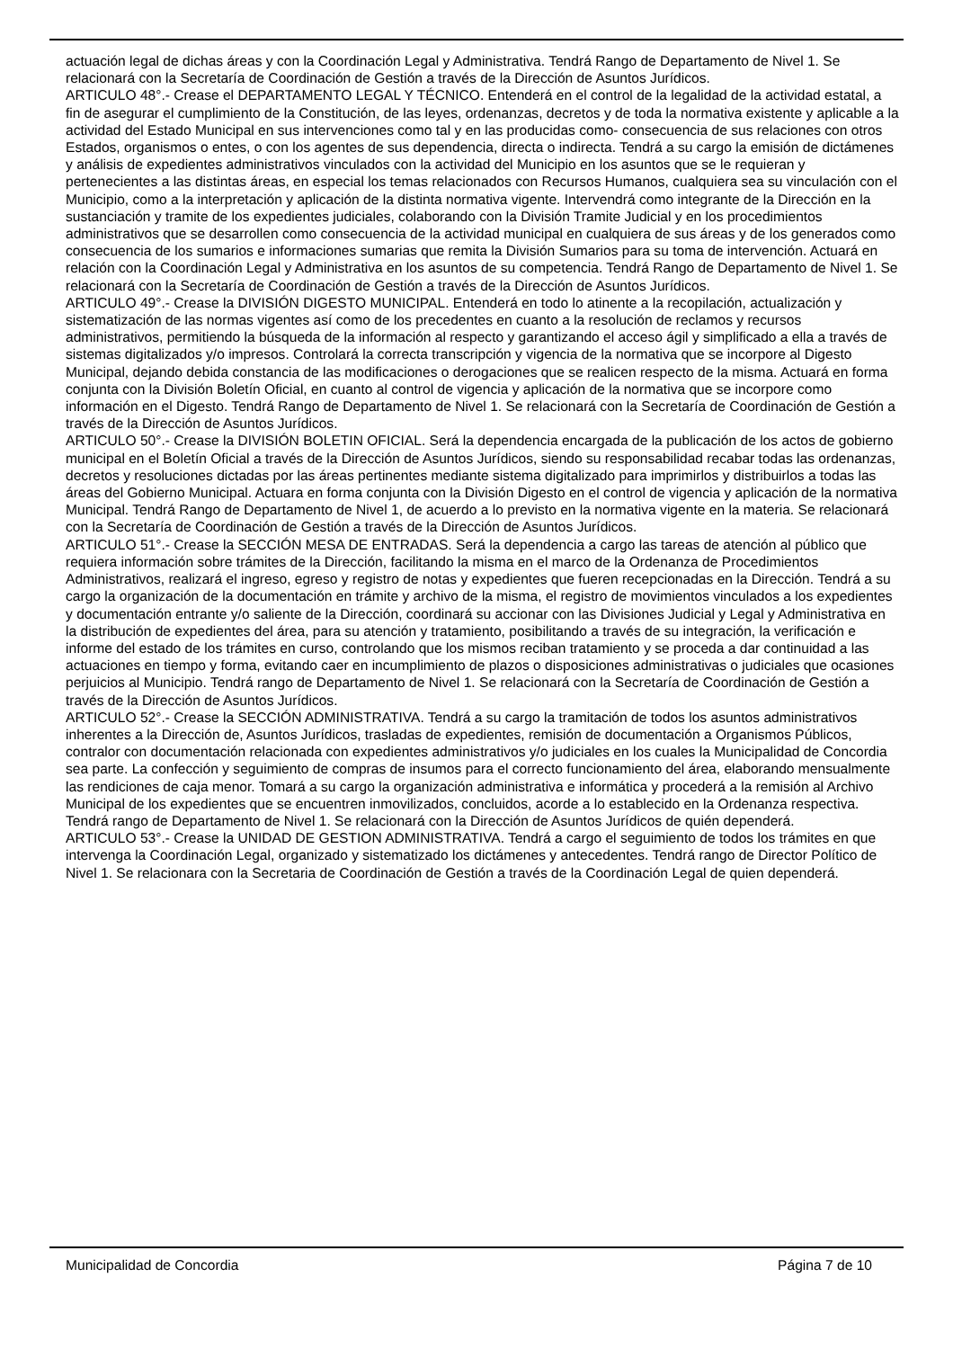actuación legal de dichas áreas y con la Coordinación Legal y Administrativa. Tendrá Rango de Departamento de Nivel 1. Se relacionará con la Secretaría de Coordinación de Gestión a través de la Dirección de Asuntos Jurídicos.
ARTICULO 48°.- Crease el DEPARTAMENTO LEGAL Y TÉCNICO. Entenderá en el control de la legalidad de la actividad estatal, a fin de asegurar el cumplimiento de la Constitución, de las leyes, ordenanzas, decretos y de toda la normativa existente y aplicable a la actividad del Estado Municipal en sus intervenciones como tal y en las producidas como- consecuencia de sus relaciones con otros Estados, organismos o entes, o con los agentes de sus dependencia, directa o indirecta. Tendrá a su cargo la emisión de dictámenes y análisis de expedientes administrativos vinculados con la actividad del Municipio en los asuntos que se le requieran y pertenecientes a las distintas áreas, en especial los temas relacionados con Recursos Humanos, cualquiera sea su vinculación con el Municipio, como a la interpretación y aplicación de la distinta normativa vigente. Intervendrá como integrante de la Dirección en la sustanciación y tramite de los expedientes judiciales, colaborando con la División Tramite Judicial y en los procedimientos administrativos que se desarrollen como consecuencia de la actividad municipal en cualquiera de sus áreas y de los generados como consecuencia de los sumarios e informaciones sumarias que remita la División Sumarios para su toma de intervención. Actuará en relación con la Coordinación Legal y Administrativa en los asuntos de su competencia. Tendrá Rango de Departamento de Nivel 1. Se relacionará con la Secretaría de Coordinación de Gestión a través de la Dirección de Asuntos Jurídicos.
ARTICULO 49°.- Crease la DIVISIÓN DIGESTO MUNICIPAL. Entenderá en todo lo atinente a la recopilación, actualización y sistematización de las normas vigentes así como de los precedentes en cuanto a la resolución de reclamos y recursos administrativos, permitiendo la búsqueda de la información al respecto y garantizando el acceso ágil y simplificado a ella a través de sistemas digitalizados y/o impresos. Controlará la correcta transcripción y vigencia de la normativa que se incorpore al Digesto Municipal, dejando debida constancia de las modificaciones o derogaciones que se realicen respecto de la misma. Actuará en forma conjunta con la División Boletín Oficial, en cuanto al control de vigencia y aplicación de la normativa que se incorpore como información en el Digesto. Tendrá Rango de Departamento de Nivel 1. Se relacionará con la Secretaría de Coordinación de Gestión a través de la Dirección de Asuntos Jurídicos.
ARTICULO 50°.- Crease la DIVISIÓN BOLETIN OFICIAL. Será la dependencia encargada de la publicación de los actos de gobierno municipal en el Boletín Oficial a través de la Dirección de Asuntos Jurídicos, siendo su responsabilidad recabar todas las ordenanzas, decretos y resoluciones dictadas por las áreas pertinentes mediante sistema digitalizado para imprimirlos y distribuirlos a todas las áreas del Gobierno Municipal. Actuara en forma conjunta con la División Digesto en el control de vigencia y aplicación de la normativa Municipal. Tendrá Rango de Departamento de Nivel 1, de acuerdo a lo previsto en la normativa vigente en la materia. Se relacionará con la Secretaría de Coordinación de Gestión a través de la Dirección de Asuntos Jurídicos.
ARTICULO 51°.- Crease la SECCIÓN MESA DE ENTRADAS. Será la dependencia a cargo las tareas de atención al público que requiera información sobre trámites de la Dirección, facilitando la misma en el marco de la Ordenanza de Procedimientos Administrativos, realizará el ingreso, egreso y registro de notas y expedientes que fueren recepcionadas en la Dirección. Tendrá a su cargo la organización de la documentación en trámite y archivo de la misma, el registro de movimientos vinculados a los expedientes y documentación entrante y/o saliente de la Dirección, coordinará su accionar con las Divisiones Judicial y Legal y Administrativa en la distribución de expedientes del área, para su atención y tratamiento, posibilitando a través de su integración, la verificación e informe del estado de los trámites en curso, controlando que los mismos reciban tratamiento y se proceda a dar continuidad a las actuaciones en tiempo y forma, evitando caer en incumplimiento de plazos o disposiciones administrativas o judiciales que ocasiones perjuicios al Municipio. Tendrá rango de Departamento de Nivel 1. Se relacionará con la Secretaría de Coordinación de Gestión a través de la Dirección de Asuntos Jurídicos.
ARTICULO 52°.- Crease la SECCIÓN ADMINISTRATIVA. Tendrá a su cargo la tramitación de todos los asuntos administrativos inherentes a la Dirección de, Asuntos Jurídicos, trasladas de expedientes, remisión de documentación a Organismos Públicos, contralor con documentación relacionada con expedientes administrativos y/o judiciales en los cuales la Municipalidad de Concordia sea parte. La confección y seguimiento de compras de insumos para el correcto funcionamiento del área, elaborando mensualmente las rendiciones de caja menor. Tomará a su cargo la organización administrativa e informática y procederá a la remisión al Archivo Municipal de los expedientes que se encuentren inmovilizados, concluidos, acorde a lo establecido en la Ordenanza respectiva. Tendrá rango de Departamento de Nivel 1. Se relacionará con la Dirección de Asuntos Jurídicos de quién dependerá.
ARTICULO 53°.- Crease la UNIDAD DE GESTION ADMINISTRATIVA. Tendrá a cargo el seguimiento de todos los trámites en que intervenga la Coordinación Legal, organizado y sistematizado los dictámenes y antecedentes. Tendrá rango de Director Político de Nivel 1. Se relacionara con la Secretaria de Coordinación de Gestión a través de la Coordinación Legal de quien dependerá.
Municipalidad de Concordia Página 7 de 10